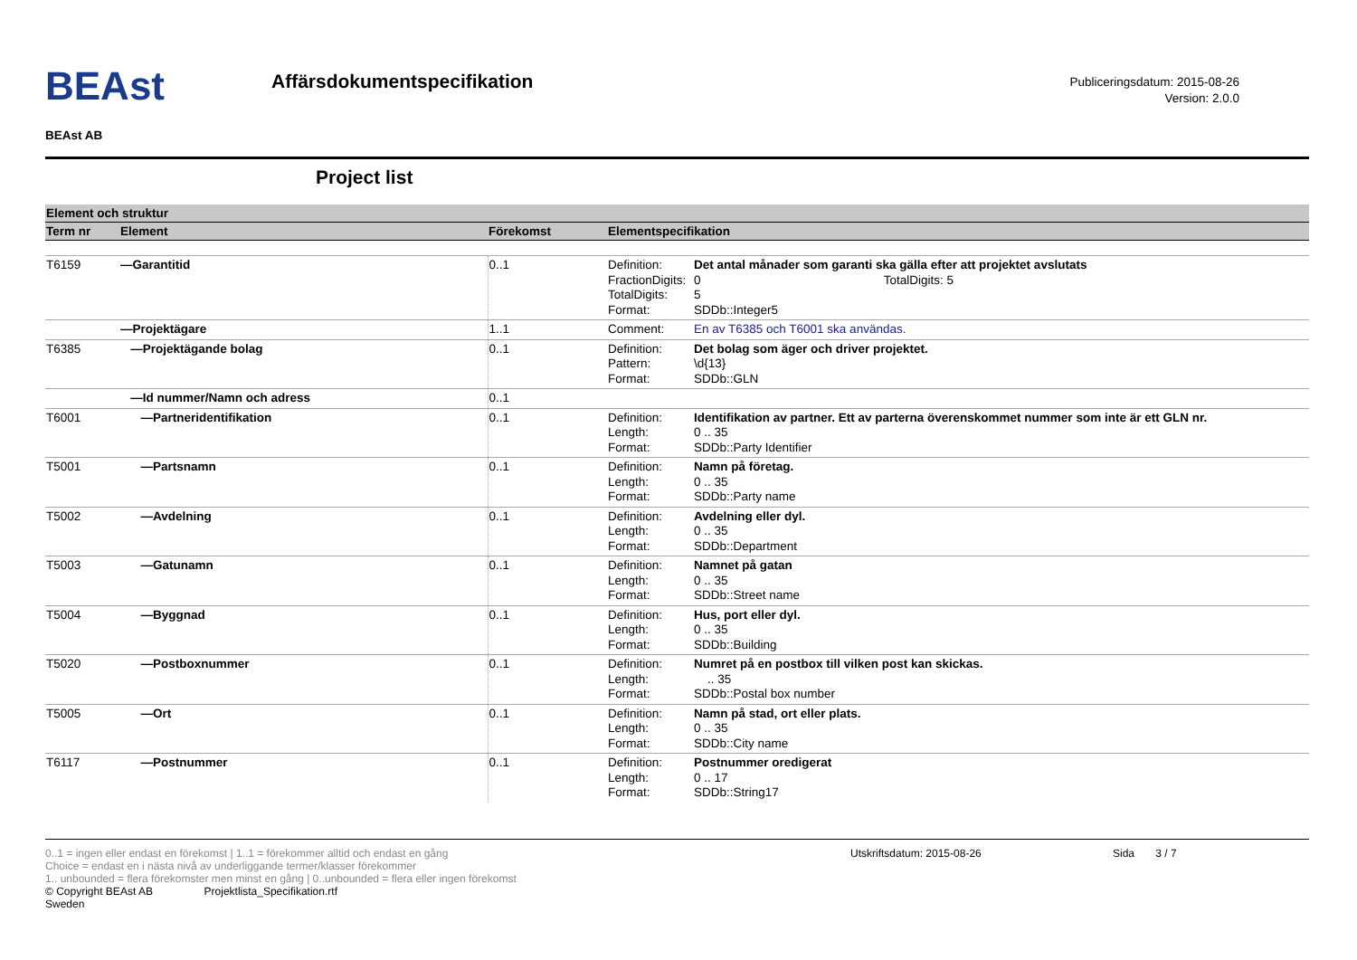BEAst
BEAst AB
Affärsdokumentspecifikation
Publiceringsdatum: 2015-08-26
Version: 2.0.0
Project list
| Element och struktur | | | |
| Term nr | Element | Förekomst | Elementspecifikation |
| T6159 | —Garantitid | 0..1 | Definition: Det antal månader som garanti ska gälla efter att projektet avslutats FractionDigits: 0 TotalDigits: 5 TotalDigits: 5 Format: SDDb::Integer5 |
| | —Projektägare | 1..1 | Comment: En av T6385 och T6001 ska användas. |
| T6385 | —Projektägande bolag | 0..1 | Definition: Det bolag som äger och driver projektet. Pattern: \d{13} Format: SDDb::GLN |
| | —Id nummer/Namn och adress | 0..1 | |
| T6001 | —Partneridentifikation | 0..1 | Definition: Identifikation av partner. Ett av parterna överenskommet nummer som inte är ett GLN nr. Length: 0 .. 35 Format: SDDb::Party Identifier |
| T5001 | —Partsnamn | 0..1 | Definition: Namn på företag. Length: 0 .. 35 Format: SDDb::Party name |
| T5002 | —Avdelning | 0..1 | Definition: Avdelning eller dyl. Length: 0 .. 35 Format: SDDb::Department |
| T5003 | —Gatunamn | 0..1 | Definition: Namnet på gatan Length: 0 .. 35 Format: SDDb::Street name |
| T5004 | —Byggnad | 0..1 | Definition: Hus, port eller dyl. Length: 0 .. 35 Format: SDDb::Building |
| T5020 | —Postboxnummer | 0..1 | Definition: Numret på en postbox till vilken post kan skickas. Length: .. 35 Format: SDDb::Postal box number |
| T5005 | —Ort | 0..1 | Definition: Namn på stad, ort eller plats. Length: 0 .. 35 Format: SDDb::City name |
| T6117 | —Postnummer | 0..1 | Definition: Postnummer oredigerat Length: 0 .. 17 Format: SDDb::String17 |
0..1 = ingen eller endast en förekomst | 1..1 = förekommer alltid och endast en gång
Choice = endast en i nästa nivå av underliggande termer/klasser förekommer
1.. unbounded = flera förekomster men minst en gång | 0..unbounded = flera eller ingen förekomst
© Copyright BEAst AB Projektlista_Specifikation.rtf
Sweden
Utskriftsdatum: 2015-08-26 Sida 3 / 7